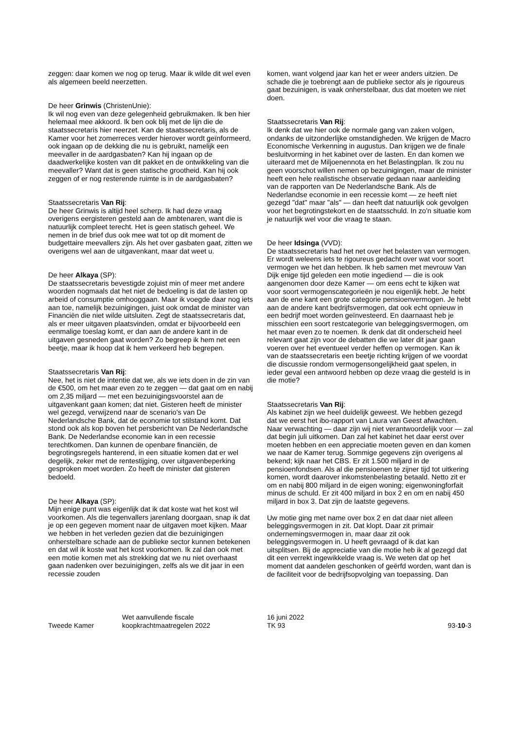zeggen: daar komen we nog op terug. Maar ik wilde dit wel even als algemeen beeld neerzetten.
De heer Grinwis (ChristenUnie):
Ik wil nog even van deze gelegenheid gebruikmaken. Ik ben hier helemaal mee akkoord. Ik ben ook blij met de lijn die de staatssecretaris hier neerzet. Kan de staatssecretaris, als de Kamer voor het zomerreces verder hierover wordt geïnformeerd, ook ingaan op de dekking die nu is gebruikt, namelijk een meevaller in de aardgasbaten? Kan hij ingaan op de daadwerkelijke kosten van dit pakket en de ontwikkeling van die meevaller? Want dat is geen statische grootheid. Kan hij ook zeggen of er nog resterende ruimte is in de aardgasbaten?
Staatssecretaris Van Rij:
De heer Grinwis is altijd heel scherp. Ik had deze vraag overigens eergisteren gesteld aan de ambtenaren, want die is natuurlijk compleet terecht. Het is geen statisch geheel. We nemen in de brief dus ook mee wat tot op dit moment de budgettaire meevallers zijn. Als het over gasbaten gaat, zitten we overigens wel aan de uitgavenkant, maar dat weet u.
De heer Alkaya (SP):
De staatssecretaris bevestigde zojuist min of meer met andere woorden nogmaals dat het niet de bedoeling is dat de lasten op arbeid of consumptie omhooggaan. Maar ik voegde daar nog iets aan toe, namelijk bezuinigingen, juist ook omdat de minister van Financiën die niet wilde uitsluiten. Zegt de staatssecretaris dat, als er meer uitgaven plaatsvinden, omdat er bijvoorbeeld een eenmalige toeslag komt, er dan aan de andere kant in de uitgaven gesneden gaat worden? Zo begreep ik hem net een beetje, maar ik hoop dat ik hem verkeerd heb begrepen.
Staatssecretaris Van Rij:
Nee, het is niet de intentie dat we, als we iets doen in de zin van de €500, om het maar even zo te zeggen — dat gaat om en nabij om 2,35 miljard — met een bezuinigingsvoorstel aan de uitgavenkant gaan komen; dat niet. Gisteren heeft de minister wel gezegd, verwijzend naar de scenario's van De Nederlandsche Bank, dat de economie tot stilstand komt. Dat stond ook als kop boven het persbericht van De Nederlandsche Bank. De Nederlandse economie kan in een recessie terechtkomen. Dan kunnen de openbare financiën, de begrotingsregels hanterend, in een situatie komen dat er wel degelijk, zeker met de rentestijging, over uitgavenbeperking gesproken moet worden. Zo heeft de minister dat gisteren bedoeld.
De heer Alkaya (SP):
Mijn enige punt was eigenlijk dat ik dat koste wat het kost wil voorkomen. Als die tegenvallers jarenlang doorgaan, snap ik dat je op een gegeven moment naar de uitgaven moet kijken. Maar we hebben in het verleden gezien dat die bezuinigingen onherstelbare schade aan de publieke sector kunnen betekenen en dat wil ik koste wat het kost voorkomen. Ik zal dan ook met een motie komen met als strekking dat we nu niet overhaast gaan nadenken over bezuinigingen, zelfs als we dit jaar in een recessie zouden
komen, want volgend jaar kan het er weer anders uitzien. De schade die je toebrengt aan de publieke sector als je rigoureus gaat bezuinigen, is vaak onherstelbaar, dus dat moeten we niet doen.
Staatssecretaris Van Rij:
Ik denk dat we hier ook de normale gang van zaken volgen, ondanks de uitzonderlijke omstandigheden. We krijgen de Macro Economische Verkenning in augustus. Dan krijgen we de finale besluitvorming in het kabinet over de lasten. En dan komen we uiteraard met de Miljoenennota en het Belastingplan. Ik zou nu geen voorschot willen nemen op bezuinigingen, maar de minister heeft een hele realistische observatie gedaan naar aanleiding van de rapporten van De Nederlandsche Bank. Als de Nederlandse economie in een recessie komt — ze heeft niet gezegd "dat" maar "als" — dan heeft dat natuurlijk ook gevolgen voor het begrotingstekort en de staatsschuld. In zo'n situatie kom je natuurlijk wel voor die vraag te staan.
De heer Idsinga (VVD):
De staatssecretaris had het net over het belasten van vermogen. Er wordt weleens iets te rigoureus gedacht over wat voor soort vermogen we het dan hebben. Ik heb samen met mevrouw Van Dijk enige tijd geleden een motie ingediend — die is ook aangenomen door deze Kamer — om eens echt te kijken wat voor soort vermogenscategorieën je nou eigenlijk hebt. Je hebt aan de ene kant een grote categorie pensioenvermogen. Je hebt aan de andere kant bedrijfsvermogen, dat ook echt opnieuw in een bedrijf moet worden geïnvesteerd. En daarnaast heb je misschien een soort restcategorie van beleggingsvermogen, om het maar even zo te noemen. Ik denk dat dit onderscheid heel relevant gaat zijn voor de debatten die we later dit jaar gaan voeren over het eventueel verder heffen op vermogen. Kan ik van de staatssecretaris een beetje richting krijgen of we voordat die discussie rondom vermogensongelijkheid gaat spelen, in ieder geval een antwoord hebben op deze vraag die gesteld is in die motie?
Staatssecretaris Van Rij:
Als kabinet zijn we heel duidelijk geweest. We hebben gezegd dat we eerst het ibo-rapport van Laura van Geest afwachten. Naar verwachting — daar zijn wij niet verantwoordelijk voor — zal dat begin juli uitkomen. Dan zal het kabinet het daar eerst over moeten hebben en een appreciatie moeten geven en dan komen we naar de Kamer terug. Sommige gegevens zijn overigens al bekend; kijk naar het CBS. Er zit 1.500 miljard in de pensioenfondsen. Als al die pensioenen te zijner tijd tot uitkering komen, wordt daarover inkomstenbelasting betaald. Netto zit er om en nabij 800 miljard in de eigen woning; eigenwoningforfait minus de schuld. Er zit 400 miljard in box 2 en om en nabij 450 miljard in box 3. Dat zijn de laatste gegevens.
Uw motie ging met name over box 2 en dat daar niet alleen beleggingsvermogen in zit. Dat klopt. Daar zit primair ondernemingsvermogen in, maar daar zit ook beleggingsvermogen in. U heeft gevraagd of ik dat kan uitsplitsen. Bij de appreciatie van die motie heb ik al gezegd dat dit een verrekt ingewikkelde vraag is. We weten dat op het moment dat aandelen geschonken of geërfd worden, want dan is de faciliteit voor de bedrijfsopvolging van toepassing. Dan
Tweede Kamer Wet aanvullende fiscale
koopkrachtmaatregelen 2022
16 juni 2022
TK 93
93-10-3